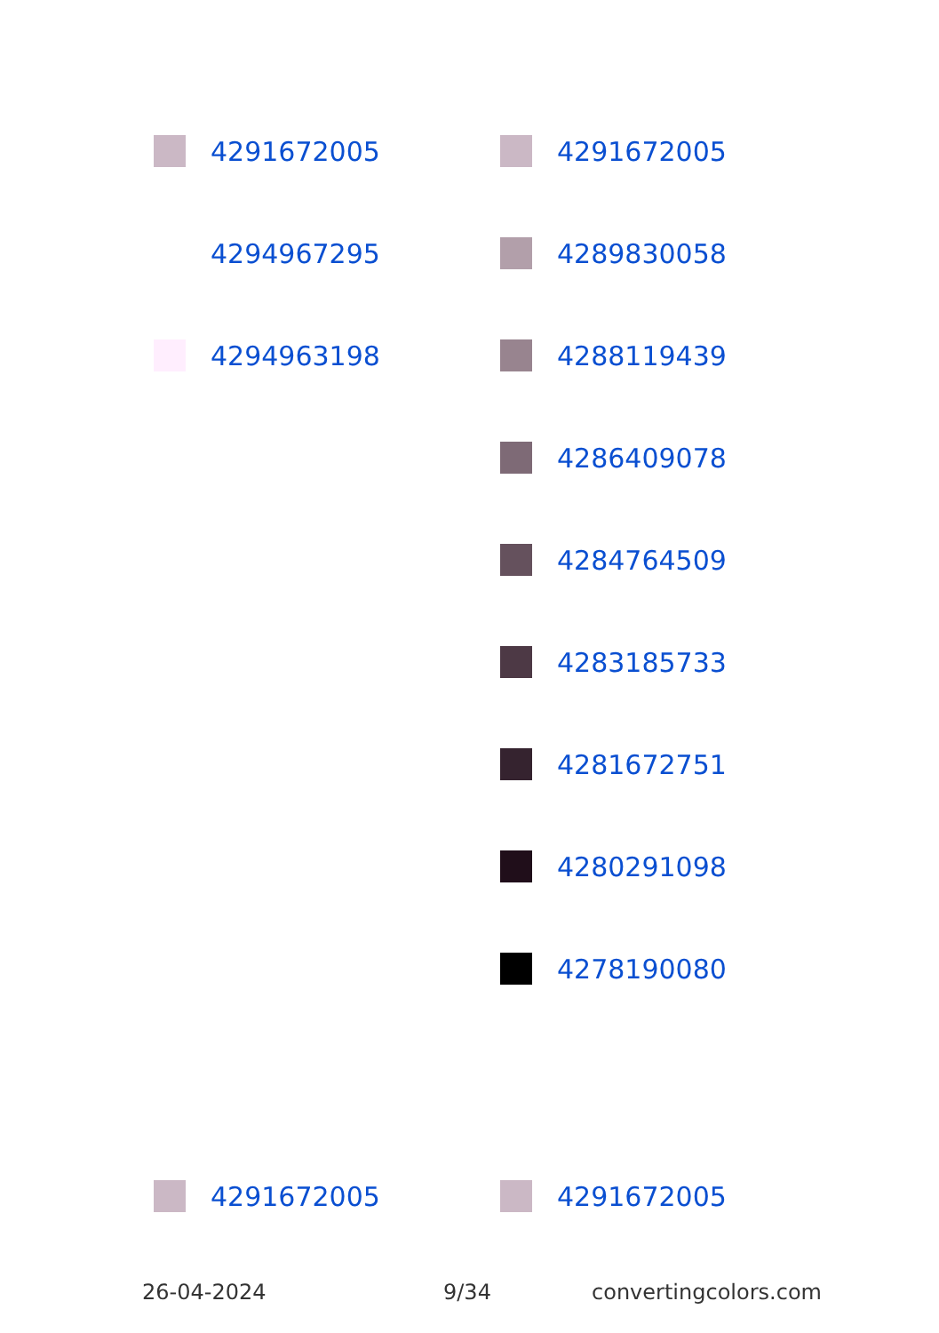4291672005 4291672005
4294967295 4289830058
4294963198 4288119439
4286409078
4284764509
4283185733
4281672751
4280291098
4278190080
4291672005 4291672005
26-04-2024 9/34 convertingcolors.com